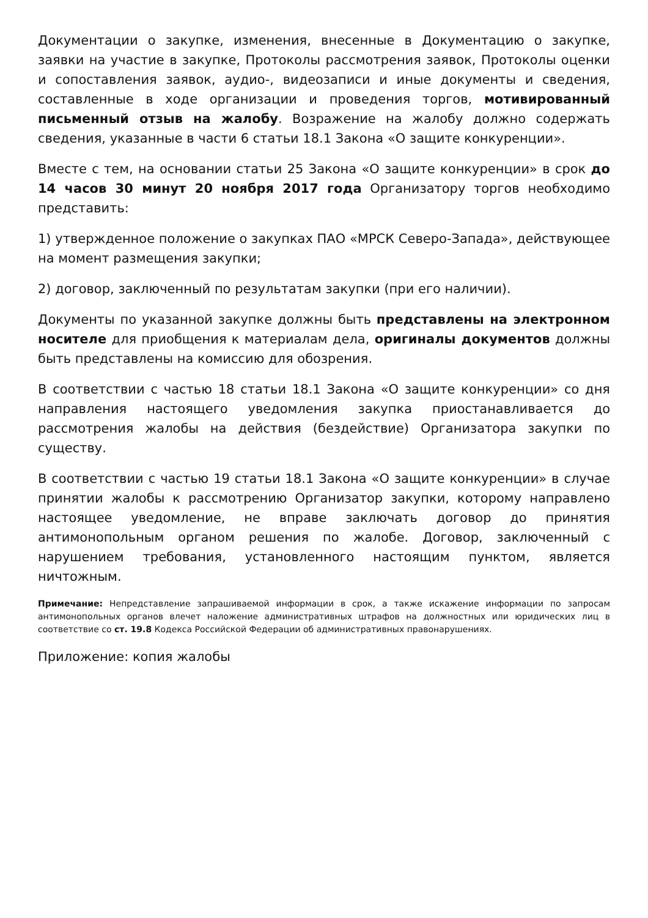Документации о закупке, изменения, внесенные в Документацию о закупке, заявки на участие в закупке, Протоколы рассмотрения заявок, Протоколы оценки и сопоставления заявок, аудио-, видеозаписи и иные документы и сведения, составленные в ходе организации и проведения торгов, мотивированный письменный отзыв на жалобу. Возражение на жалобу должно содержать сведения, указанные в части 6 статьи 18.1 Закона «О защите конкуренции».
Вместе с тем, на основании статьи 25 Закона «О защите конкуренции» в срок до 14 часов 30 минут 20 ноября 2017 года Организатору торгов необходимо представить:
1) утвержденное положение о закупках ПАО «МРСК Северо-Запада», действующее на момент размещения закупки;
2) договор, заключенный по результатам закупки (при его наличии).
Документы по указанной закупке должны быть представлены на электронном носителе для приобщения к материалам дела, оригиналы документов должны быть представлены на комиссию для обозрения.
В соответствии с частью 18 статьи 18.1 Закона «О защите конкуренции» со дня направления настоящего уведомления закупка приостанавливается до рассмотрения жалобы на действия (бездействие) Организатора закупки по существу.
В соответствии с частью 19 статьи 18.1 Закона «О защите конкуренции» в случае принятии жалобы к рассмотрению Организатор закупки, которому направлено настоящее уведомление, не вправе заключать договор до принятия антимонопольным органом решения по жалобе. Договор, заключенный с нарушением требования, установленного настоящим пунктом, является ничтожным.
Примечание: Непредставление запрашиваемой информации в срок, а также искажение информации по запросам антимонопольных органов влечет наложение административных штрафов на должностных или юридических лиц в соответствие со ст. 19.8 Кодекса Российской Федерации об административных правонарушениях.
Приложение: копия жалобы